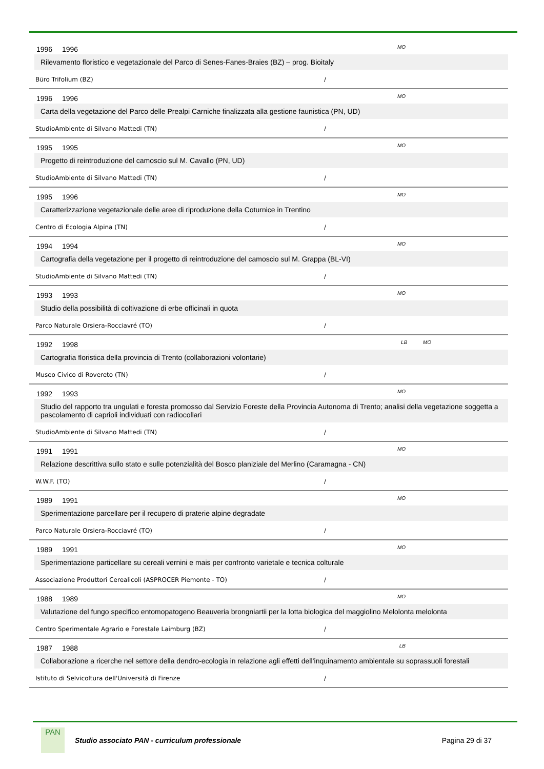1996 1996 MO
Rilevamento floristico e vegetazionale del Parco di Senes-Fanes-Braies (BZ) – prog. Bioitaly
Büro Trifolium (BZ) /
1996 1996 MO
Carta della vegetazione del Parco delle Prealpi Carniche finalizzata alla gestione faunistica (PN, UD)
StudioAmbiente di Silvano Mattedi (TN) /
1995 1995 MO
Progetto di reintroduzione del camoscio sul M. Cavallo (PN, UD)
StudioAmbiente di Silvano Mattedi (TN) /
1995 1996 MO
Caratterizzazione vegetazionale delle aree di riproduzione della Coturnice in Trentino
Centro di Ecologia Alpina (TN) /
1994 1994 MO
Cartografia della vegetazione per il progetto di reintroduzione del camoscio sul M. Grappa (BL-VI)
StudioAmbiente di Silvano Mattedi (TN) /
1993 1993 MO
Studio della possibilità di coltivazione di erbe officinali in quota
Parco Naturale Orsiera-Rocciavré (TO) /
1992 1998 LB MO
Cartografia floristica della provincia di Trento (collaborazioni volontarie)
Museo Civico di Rovereto (TN) /
1992 1993 MO
Studio del rapporto tra ungulati e foresta promosso dal Servizio Foreste della Provincia Autonoma di Trento; analisi della vegetazione soggetta a pascolamento di caprioli individuati con radiocollari
StudioAmbiente di Silvano Mattedi (TN) /
1991 1991 MO
Relazione descrittiva sullo stato e sulle potenzialità del Bosco planiziale del Merlino (Caramagna - CN)
W.W.F. (TO) /
1989 1991 MO
Sperimentazione parcellare per il recupero di praterie alpine degradate
Parco Naturale Orsiera-Rocciavré (TO) /
1989 1991 MO
Sperimentazione particellare su cereali vernini e mais per confronto varietale e tecnica colturale
Associazione Produttori Cerealicoli (ASPROCER Piemonte - TO) /
1988 1989 MO
Valutazione del fungo specifico entomopatogeno Beauveria brongniartii per la lotta biologica del maggiolino Melolonta melolonta
Centro Sperimentale Agrario e Forestale Laimburg (BZ) /
1987 1988 LB
Collaborazione a ricerche nel settore della dendro-ecologia in relazione agli effetti dell’inquinamento ambientale su soprassuoli forestali
Istituto di Selvicoltura dell'Università di Firenze /
PAN
Studio associato PAN - curriculum professionale
Pagina 29 di 37